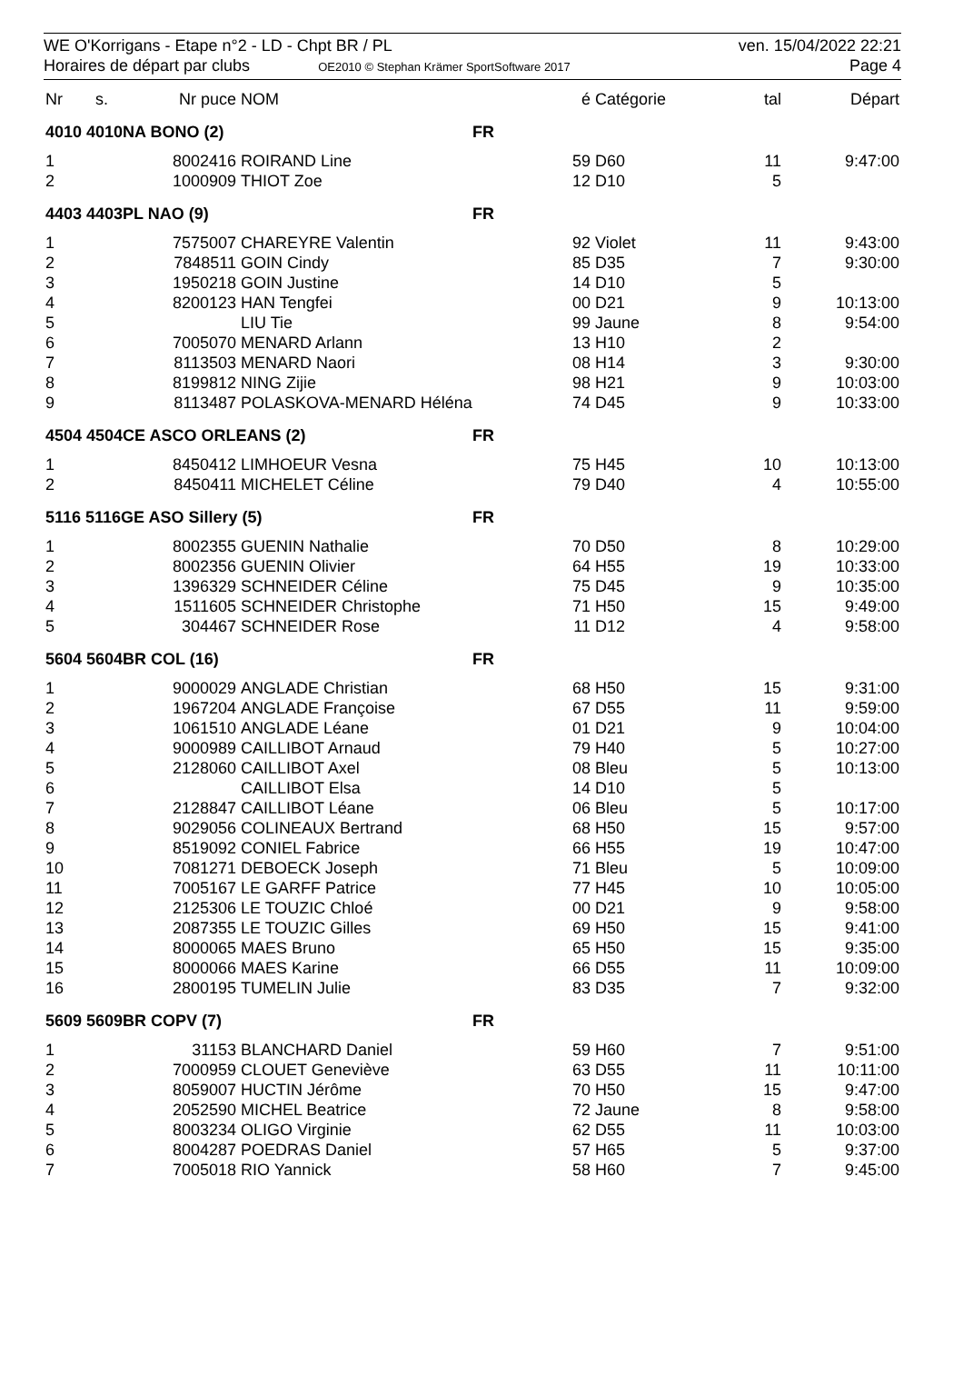WE O'Korrigans - Etape n°2 - LD - Chpt BR / PL
Horaires de départ par clubs OE2010 © Stephan Krämer SportSoftware 2017
ven. 15/04/2022 22:21
Page 4
| Nr | s. | Nr puce | NOM | | é | Catégorie | tal | Départ |
| --- | --- | --- | --- | --- | --- | --- | --- | --- |
| 4010 4010NA BONO (2) | | | | FR | | | | |
| 1 | | 8002416 | ROIRAND Line | | 59 | D60 | 11 | 9:47:00 |
| 2 | | 1000909 | THIOT Zoe | | 12 | D10 | 5 | |
| 4403 4403PL NAO (9) | | | | FR | | | | |
| 1 | | 7575007 | CHAREYRE Valentin | | 92 | Violet | 11 | 9:43:00 |
| 2 | | 7848511 | GOIN Cindy | | 85 | D35 | 7 | 9:30:00 |
| 3 | | 1950218 | GOIN Justine | | 14 | D10 | 5 | |
| 4 | | 8200123 | HAN Tengfei | | 00 | D21 | 9 | 10:13:00 |
| 5 | | | LIU Tie | | 99 | Jaune | 8 | 9:54:00 |
| 6 | | 7005070 | MENARD Arlann | | 13 | H10 | 2 | |
| 7 | | 8113503 | MENARD Naori | | 08 | H14 | 3 | 9:30:00 |
| 8 | | 8199812 | NING Zijie | | 98 | H21 | 9 | 10:03:00 |
| 9 | | 8113487 | POLASKOVA-MENARD Héléna | | 74 | D45 | 9 | 10:33:00 |
| 4504 4504CE ASCO ORLEANS (2) | | | | FR | | | | |
| 1 | | 8450412 | LIMHOEUR Vesna | | 75 | H45 | 10 | 10:13:00 |
| 2 | | 8450411 | MICHELET Céline | | 79 | D40 | 4 | 10:55:00 |
| 5116 5116GE ASO Sillery (5) | | | | FR | | | | |
| 1 | | 8002355 | GUENIN Nathalie | | 70 | D50 | 8 | 10:29:00 |
| 2 | | 8002356 | GUENIN Olivier | | 64 | H55 | 19 | 10:33:00 |
| 3 | | 1396329 | SCHNEIDER Céline | | 75 | D45 | 9 | 10:35:00 |
| 4 | | 1511605 | SCHNEIDER Christophe | | 71 | H50 | 15 | 9:49:00 |
| 5 | | 304467 | SCHNEIDER Rose | | 11 | D12 | 4 | 9:58:00 |
| 5604 5604BR COL (16) | | | | FR | | | | |
| 1 | | 9000029 | ANGLADE Christian | | 68 | H50 | 15 | 9:31:00 |
| 2 | | 1967204 | ANGLADE Françoise | | 67 | D55 | 11 | 9:59:00 |
| 3 | | 1061510 | ANGLADE Léane | | 01 | D21 | 9 | 10:04:00 |
| 4 | | 9000989 | CAILLIBOT Arnaud | | 79 | H40 | 5 | 10:27:00 |
| 5 | | 2128060 | CAILLIBOT Axel | | 08 | Bleu | 5 | 10:13:00 |
| 6 | | | CAILLIBOT Elsa | | 14 | D10 | 5 | |
| 7 | | 2128847 | CAILLIBOT Léane | | 06 | Bleu | 5 | 10:17:00 |
| 8 | | 9029056 | COLINEAUX Bertrand | | 68 | H50 | 15 | 9:57:00 |
| 9 | | 8519092 | CONIEL Fabrice | | 66 | H55 | 19 | 10:47:00 |
| 10 | | 7081271 | DEBOECK Joseph | | 71 | Bleu | 5 | 10:09:00 |
| 11 | | 7005167 | LE GARFF Patrice | | 77 | H45 | 10 | 10:05:00 |
| 12 | | 2125306 | LE TOUZIC Chloé | | 00 | D21 | 9 | 9:58:00 |
| 13 | | 2087355 | LE TOUZIC Gilles | | 69 | H50 | 15 | 9:41:00 |
| 14 | | 8000065 | MAES Bruno | | 65 | H50 | 15 | 9:35:00 |
| 15 | | 8000066 | MAES Karine | | 66 | D55 | 11 | 10:09:00 |
| 16 | | 2800195 | TUMELIN Julie | | 83 | D35 | 7 | 9:32:00 |
| 5609 5609BR COPV (7) | | | | FR | | | | |
| 1 | | 31153 | BLANCHARD Daniel | | 59 | H60 | 7 | 9:51:00 |
| 2 | | 7000959 | CLOUET Geneviève | | 63 | D55 | 11 | 10:11:00 |
| 3 | | 8059007 | HUCTIN Jérôme | | 70 | H50 | 15 | 9:47:00 |
| 4 | | 2052590 | MICHEL Beatrice | | 72 | Jaune | 8 | 9:58:00 |
| 5 | | 8003234 | OLIGO Virginie | | 62 | D55 | 11 | 10:03:00 |
| 6 | | 8004287 | POEDRAS Daniel | | 57 | H65 | 5 | 9:37:00 |
| 7 | | 7005018 | RIO Yannick | | 58 | H60 | 7 | 9:45:00 |